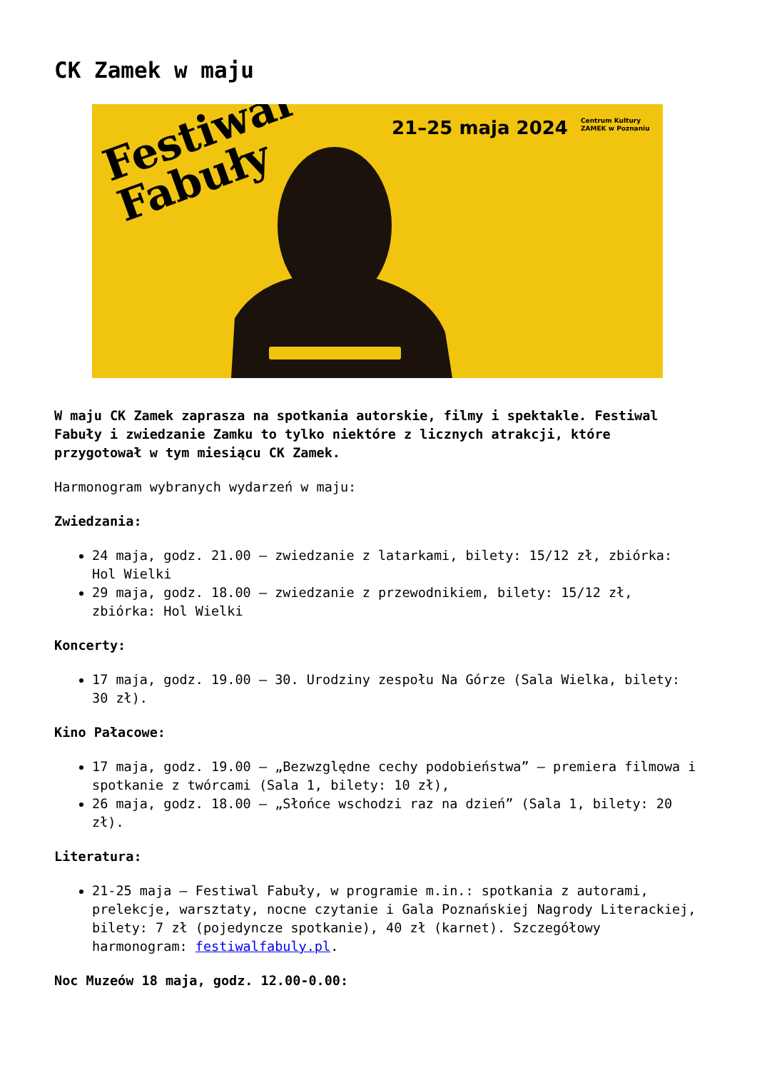CK Zamek w maju
Festiwal
Fabuły
21–25 maja 2024
Centrum Kultury
ZAMEK w Poznaniu
W maju CK Zamek zaprasza na spotkania autorskie, filmy i spektakle. Festiwal Fabuły i zwiedzanie Zamku to tylko niektóre z licznych atrakcji, które przygotował w tym miesiącu CK Zamek.
Harmonogram wybranych wydarzeń w maju:
Zwiedzania:
24 maja, godz. 21.00 – zwiedzanie z latarkami, bilety: 15/12 zł, zbiórka: Hol Wielki
29 maja, godz. 18.00 – zwiedzanie z przewodnikiem, bilety: 15/12 zł, zbiórka: Hol Wielki
Koncerty:
17 maja, godz. 19.00 – 30. Urodziny zespołu Na Górze (Sala Wielka, bilety: 30 zł).
Kino Pałacowe:
17 maja, godz. 19.00 – „Bezwzględne cechy podobieństwa” – premiera filmowa i spotkanie z twórcami (Sala 1, bilety: 10 zł),
26 maja, godz. 18.00 – „Słońce wschodzi raz na dzień” (Sala 1, bilety: 20 zł).
Literatura:
21-25 maja – Festiwal Fabuły, w programie m.in.: spotkania z autorami, prelekcje, warsztaty, nocne czytanie i Gala Poznańskiej Nagrody Literackiej, bilety: 7 zł (pojedyncze spotkanie), 40 zł (karnet). Szczegółowy harmonogram: festiwalfabuly.pl.
Noc Muzeów 18 maja, godz. 12.00-0.00: